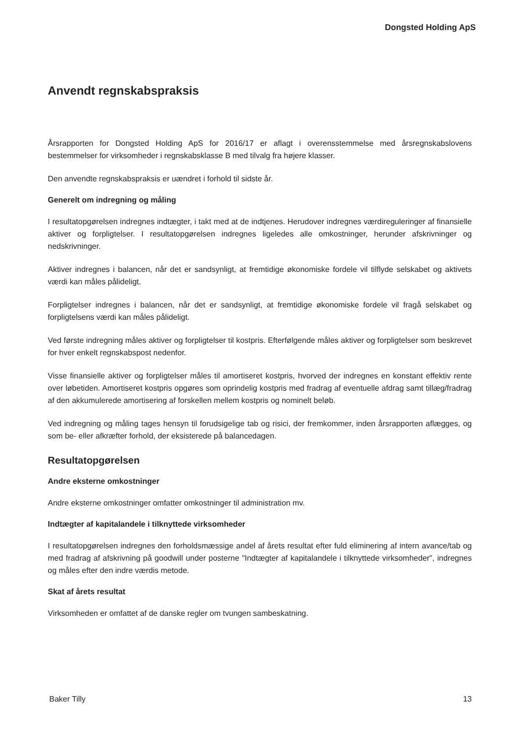Dongsted Holding ApS
Anvendt regnskabspraksis
Årsrapporten for Dongsted Holding ApS for 2016/17 er aflagt i overensstemmelse med årsregnskabslovens bestemmelser for virksomheder i regnskabsklasse B med tilvalg fra højere klasser.
Den anvendte regnskabspraksis er uændret i forhold til sidste år.
Generelt om indregning og måling
I resultatopgørelsen indregnes indtægter, i takt med at de indtjenes. Herudover indregnes værdireguleringer af finansielle aktiver og forpligtelser. I resultatopgørelsen indregnes ligeledes alle omkostninger, herunder afskrivninger og nedskrivninger.
Aktiver indregnes i balancen, når det er sandsynligt, at fremtidige økonomiske fordele vil tilflyde selskabet og aktivets værdi kan måles pålideligt.
Forpligtelser indregnes i balancen, når det er sandsynligt, at fremtidige økonomiske fordele vil fragå selskabet og forpligtelsens værdi kan måles pålideligt.
Ved første indregning måles aktiver og forpligtelser til kostpris. Efterfølgende måles aktiver og forpligtelser som beskrevet for hver enkelt regnskabspost nedenfor.
Visse finansielle aktiver og forpligtelser måles til amortiseret kostpris, hvorved der indregnes en konstant effektiv rente over løbetiden. Amortiseret kostpris opgøres som oprindelig kostpris med fradrag af eventuelle afdrag samt tillæg/fradrag af den akkumulerede amortisering af forskellen mellem kostpris og nominelt beløb.
Ved indregning og måling tages hensyn til forudsigelige tab og risici, der fremkommer, inden årsrapporten aflægges, og som be- eller afkræfter forhold, der eksisterede på balancedagen.
Resultatopgørelsen
Andre eksterne omkostninger
Andre eksterne omkostninger omfatter omkostninger til administration mv.
Indtægter af kapitalandele i tilknyttede virksomheder
I resultatopgørelsen indregnes den forholdsmæssige andel af årets resultat efter fuld eliminering af intern avance/tab og med fradrag af afskrivning på goodwill under posterne "Indtægter af kapitalandele i tilknyttede virksomheder", indregnes og måles efter den indre værdis metode.
Skat af årets resultat
Virksomheden er omfattet af de danske regler om tvungen sambeskatning.
Baker Tilly 13